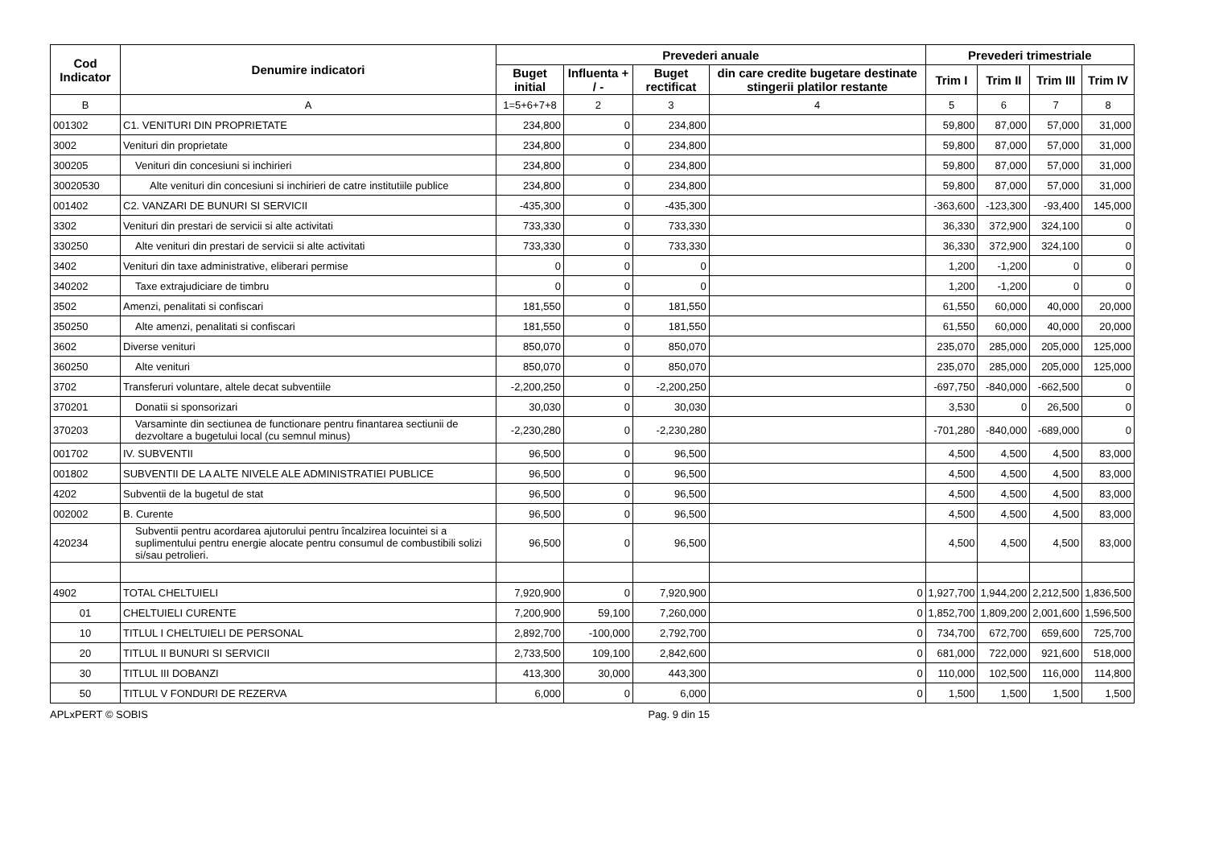| Cod Indicator | Denumire indicatori | Prevederi anuale | | | | Prevederi trimestriale | | | |
| --- | --- | --- | --- | --- | --- | --- | --- | --- | --- |
| | | Buget initial | Influenta + / - | Buget rectificat | din care credite bugetare destinate stingerii platilor restante | Trim I | Trim II | Trim III | Trim IV |
| B | A | 1=5+6+7+8 | 2 | 3 | 4 | 5 | 6 | 7 | 8 |
| 001302 | C1. VENITURI DIN PROPRIETATE | 234,800 | 0 | 234,800 | | 59,800 | 87,000 | 57,000 | 31,000 |
| 3002 | Venituri din proprietate | 234,800 | 0 | 234,800 | | 59,800 | 87,000 | 57,000 | 31,000 |
| 300205 | Venituri din concesiuni si inchirieri | 234,800 | 0 | 234,800 | | 59,800 | 87,000 | 57,000 | 31,000 |
| 30020530 | Alte venituri din concesiuni si inchirieri de catre institutiile publice | 234,800 | 0 | 234,800 | | 59,800 | 87,000 | 57,000 | 31,000 |
| 001402 | C2. VANZARI DE BUNURI SI SERVICII | -435,300 | 0 | -435,300 | | -363,600 | -123,300 | -93,400 | 145,000 |
| 3302 | Venituri din prestari de servicii si alte activitati | 733,330 | 0 | 733,330 | | 36,330 | 372,900 | 324,100 | 0 |
| 330250 | Alte venituri din prestari de servicii si alte activitati | 733,330 | 0 | 733,330 | | 36,330 | 372,900 | 324,100 | 0 |
| 3402 | Venituri din taxe administrative, eliberari permise | 0 | 0 | 0 | | 1,200 | -1,200 | 0 | 0 |
| 340202 | Taxe extrajudiciare de timbru | 0 | 0 | 0 | | 1,200 | -1,200 | 0 | 0 |
| 3502 | Amenzi, penalitati si confiscari | 181,550 | 0 | 181,550 | | 61,550 | 60,000 | 40,000 | 20,000 |
| 350250 | Alte amenzi, penalitati si confiscari | 181,550 | 0 | 181,550 | | 61,550 | 60,000 | 40,000 | 20,000 |
| 3602 | Diverse venituri | 850,070 | 0 | 850,070 | | 235,070 | 285,000 | 205,000 | 125,000 |
| 360250 | Alte venituri | 850,070 | 0 | 850,070 | | 235,070 | 285,000 | 205,000 | 125,000 |
| 3702 | Transferuri voluntare, altele decat subventiile | -2,200,250 | 0 | -2,200,250 | | -697,750 | -840,000 | -662,500 | 0 |
| 370201 | Donatii si sponsorizari | 30,030 | 0 | 30,030 | | 3,530 | 0 | 26,500 | 0 |
| 370203 | Varsaminte din sectiunea de functionare pentru finantarea sectiunii de dezvoltare a bugetului local (cu semnul minus) | -2,230,280 | 0 | -2,230,280 | | -701,280 | -840,000 | -689,000 | 0 |
| 001702 | IV. SUBVENTII | 96,500 | 0 | 96,500 | | 4,500 | 4,500 | 4,500 | 83,000 |
| 001802 | SUBVENTII DE LA ALTE NIVELE ALE ADMINISTRATIEI PUBLICE | 96,500 | 0 | 96,500 | | 4,500 | 4,500 | 4,500 | 83,000 |
| 4202 | Subventii de la bugetul de stat | 96,500 | 0 | 96,500 | | 4,500 | 4,500 | 4,500 | 83,000 |
| 002002 | B. Curente | 96,500 | 0 | 96,500 | | 4,500 | 4,500 | 4,500 | 83,000 |
| 420234 | Subventii pentru acordarea ajutorului pentru încalzirea locuintei si a suplimentului pentru energie alocate pentru consumul de combustibili solizi si/sau petrolieri. | 96,500 | 0 | 96,500 | | 4,500 | 4,500 | 4,500 | 83,000 |
| 4902 | TOTAL CHELTUIELI | 7,920,900 | 0 | 7,920,900 | 0 | 1,927,700 | 1,944,200 | 2,212,500 | 1,836,500 |
| 01 | CHELTUIELI CURENTE | 7,200,900 | 59,100 | 7,260,000 | 0 | 1,852,700 | 1,809,200 | 2,001,600 | 1,596,500 |
| 10 | TITLUL I CHELTUIELI DE PERSONAL | 2,892,700 | -100,000 | 2,792,700 | 0 | 734,700 | 672,700 | 659,600 | 725,700 |
| 20 | TITLUL II BUNURI SI SERVICII | 2,733,500 | 109,100 | 2,842,600 | 0 | 681,000 | 722,000 | 921,600 | 518,000 |
| 30 | TITLUL III DOBANZI | 413,300 | 30,000 | 443,300 | 0 | 110,000 | 102,500 | 116,000 | 114,800 |
| 50 | TITLUL V FONDURI DE REZERVA | 6,000 | 0 | 6,000 | 0 | 1,500 | 1,500 | 1,500 | 1,500 |
APLxPERT © SOBIS Pag. 9 din 15